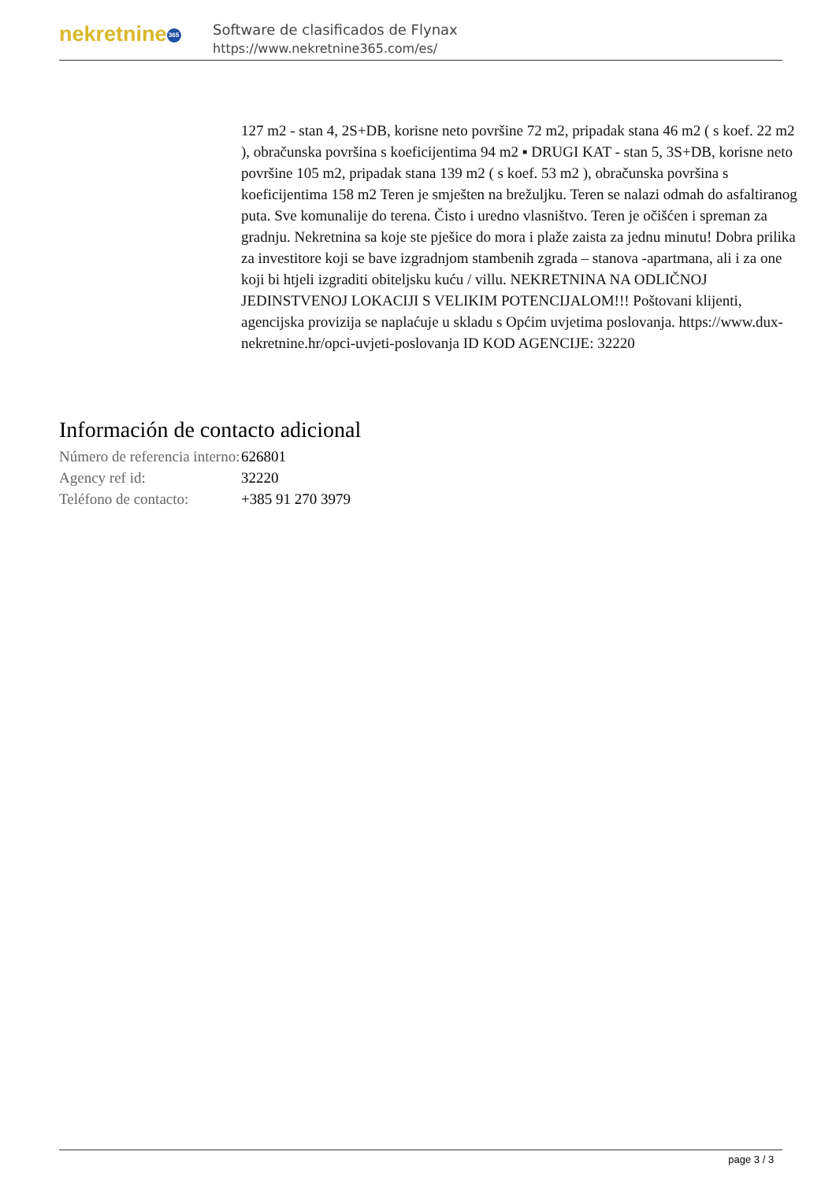nekretnine 365
Software de clasificados de Flynax
https://www.nekretnine365.com/es/
127 m2 - stan 4, 2S+DB, korisne neto površine 72 m2, pripadak stana 46 m2 ( s koef. 22 m2 ), obračunska površina s koeficijentima 94 m2 ▪ DRUGI KAT - stan 5, 3S+DB, korisne neto površine 105 m2, pripadak stana 139 m2 ( s koef. 53 m2 ), obračunska površina s koeficijentima 158 m2 Teren je smješten na brežuljku. Teren se nalazi odmah do asfaltiranog puta. Sve komunalije do terena. Čisto i uredno vlasništvo. Teren je očišćen i spreman za gradnju. Nekretnina sa koje ste pješice do mora i plaže zaista za jednu minutu! Dobra prilika za investitore koji se bave izgradnjom stambenih zgrada – stanova -apartmana, ali i za one koji bi htjeli izgraditi obiteljsku kuću / villu. NEKRETNINA NA ODLIČNOJ JEDINSTVENOJ LOKACIJI S VELIKIM POTENCIJALOM!!! Poštovani klijenti, agencijska provizija se naplaćuje u skladu s Općim uvjetima poslovanja. https://www.dux-nekretnine.hr/opci-uvjeti-poslovanja ID KOD AGENCIJE: 32220
Información de contacto adicional
| Número de referencia interno: | 626801 |
| Agency ref id: | 32220 |
| Teléfono de contacto: | +385 91 270 3979 |
page 3 / 3